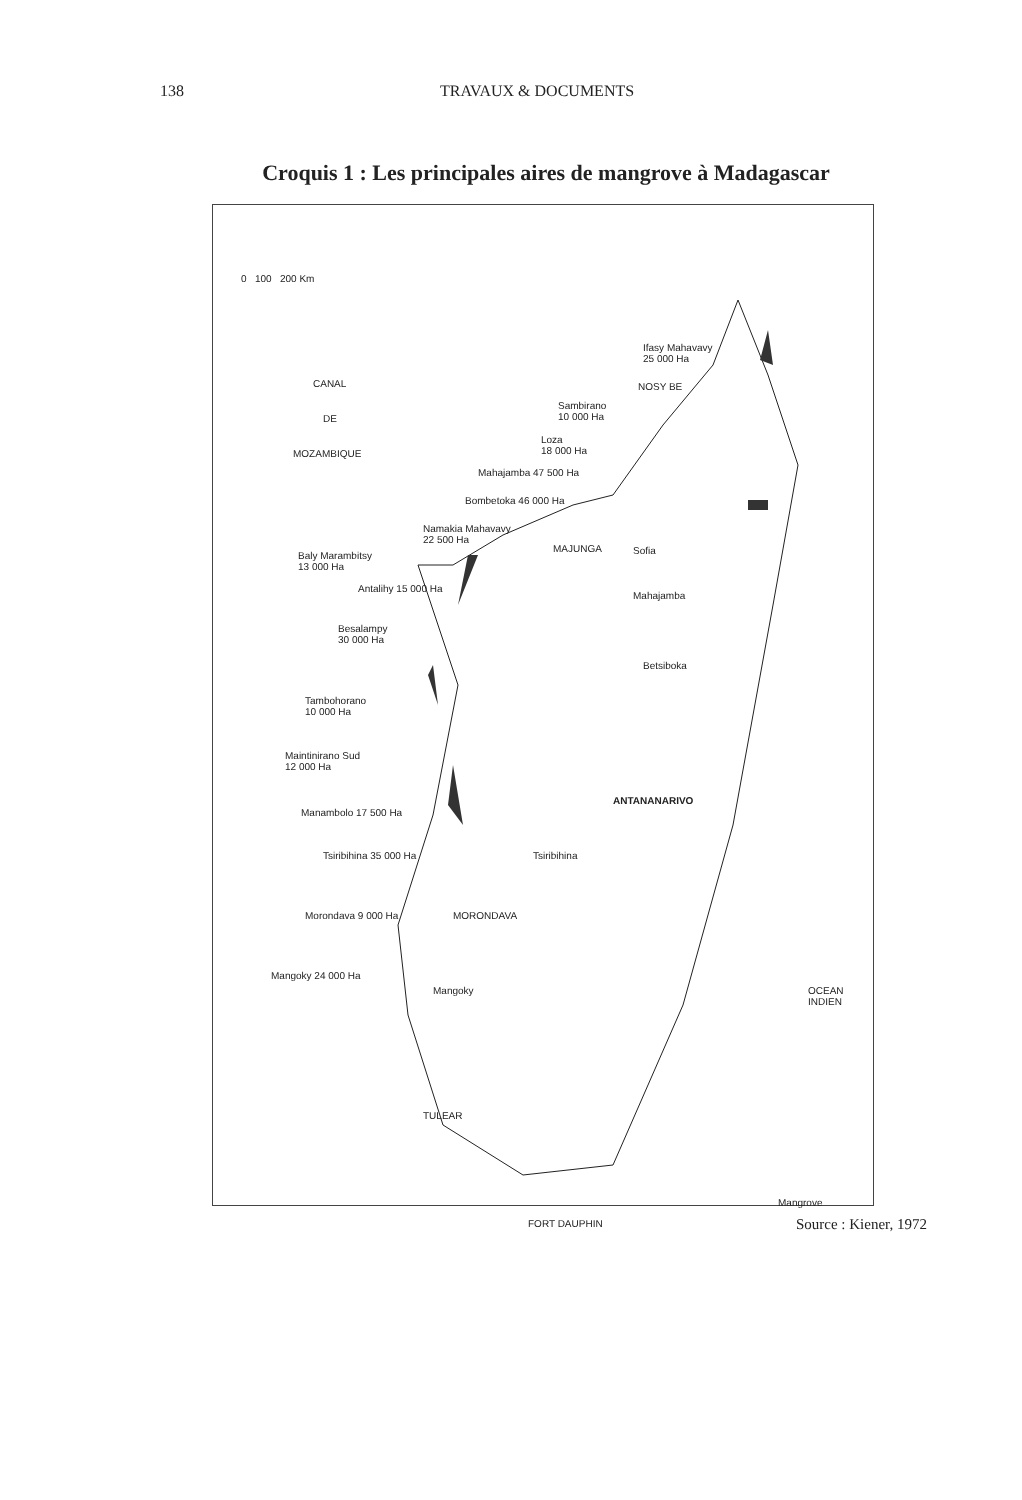138 TRAVAUX & DOCUMENTS
Croquis 1 : Les principales aires de mangrove à Madagascar
0 100 200 Km
CANAL
DE
MOZAMBIQUE
Ifasy Mahavavy
25 000 Ha
NOSY BE
Sambirano
10 000 Ha
Loza
18 000 Ha
Mahajamba 47 500 Ha
Bombetoka 46 000 Ha
Namakia Mahavavy
22 500 Ha
MAJUNGA
Baly Marambitsy
13 000 Ha
Antalihy 15 000 Ha
Sofia
Mahajamba
Betsiboka
Besalampy
30 000 Ha
Tambohorano
10 000 Ha
Maintinirano Sud
12 000 Ha
ANTANANARIVO
Manambolo 17 500 Ha
Tsiribihina 35 000 Ha Tsiribihina
Morondava 9 000 Ha MORONDAVA
Mangoky 24 000 Ha
Mangoky OCEAN INDIEN
TULEAR
Mangrove
FORT DAUPHIN
Source : Kiener, 1972